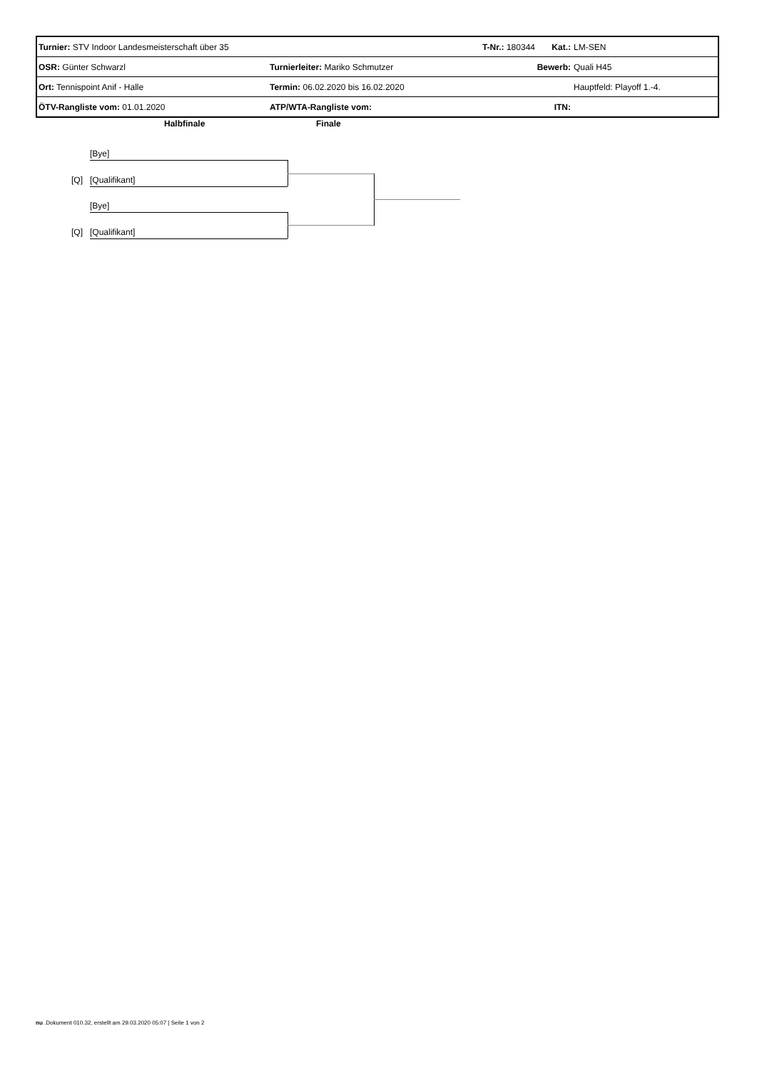| Turnier: STV Indoor Landesmeisterschaft über 35 | | T-Nr.: 180344 Kat.: | | LM-SEN |
| OSR: Günter Schwarzl | Turnierleiter: Mariko Schmutzer | | Bewerb: | Quali H45 |
| Ort: Tennispoint Anif - Halle | Termin: 06.02.2020 bis 16.02.2020 | | | Hauptfeld: Playoff 1.-4. |
| ÖTV-Rangliste vom: 01.01.2020 | ATP/WTA-Rangliste vom: | | ITN: | |
Halbfinale Finale
[Bye]
[Q] [Qualifikant]
[Bye]
[Q] [Qualifikant]
nu .Dokument 010.32, erstellt am 29.03.2020 05:07 | Seite 1 von 2